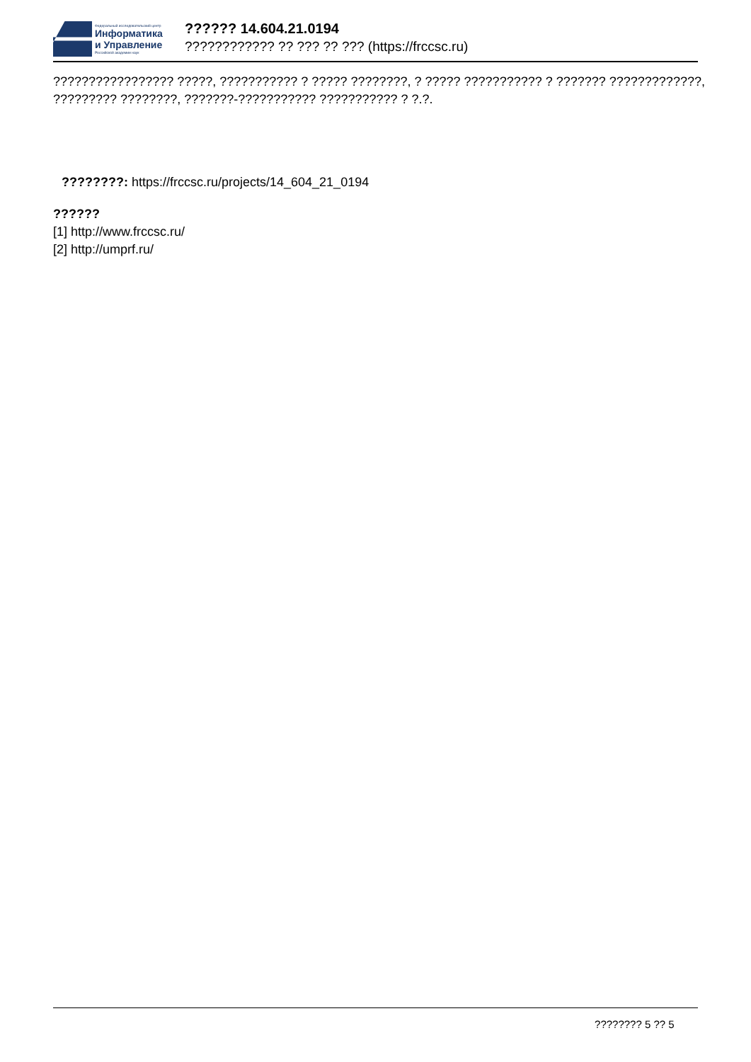Федеральный исследовательский центр
Информатика
и Управление
Российской академии наук
?????? 14.604.21.0194
???????????? ?? ??? ?? ??? (https://frccsc.ru)
????????????????? ?????, ??????????? ? ????? ????????, ? ????? ??????????? ? ??????? ?????????????, ????????? ????????, ???????-??????????? ??????????? ? ?.?.
????????: https://frccsc.ru/projects/14_604_21_0194
??????
[1] http://www.frccsc.ru/
[2] http://umprf.ru/
???????? 5 ?? 5